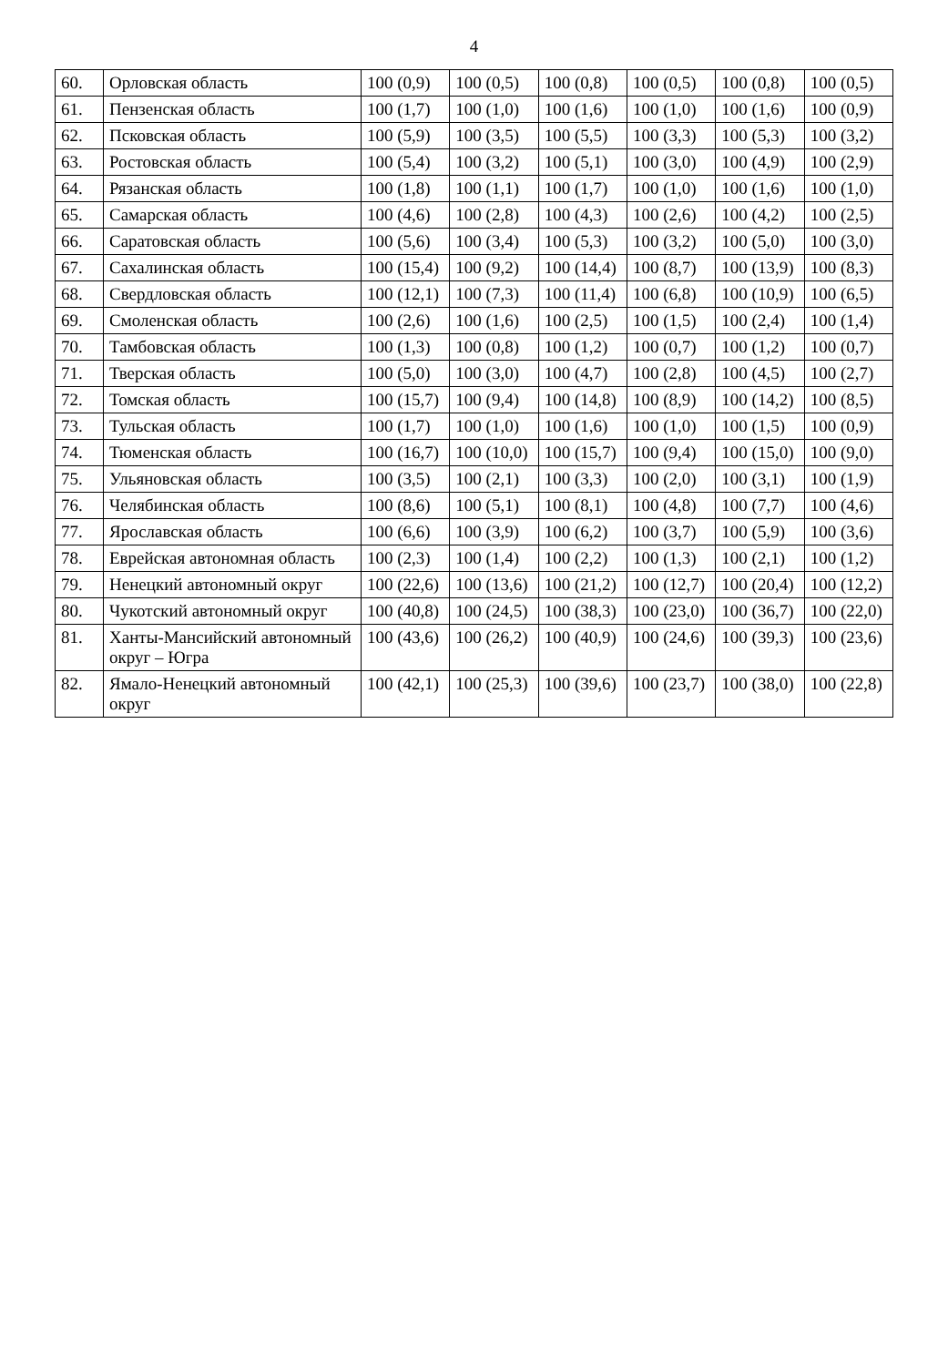4
| 60. | Орловская область | 100 (0,9) | 100 (0,5) | 100 (0,8) | 100 (0,5) | 100 (0,8) | 100 (0,5) |
| 61. | Пензенская область | 100 (1,7) | 100 (1,0) | 100 (1,6) | 100 (1,0) | 100 (1,6) | 100 (0,9) |
| 62. | Псковская область | 100 (5,9) | 100 (3,5) | 100 (5,5) | 100 (3,3) | 100 (5,3) | 100 (3,2) |
| 63. | Ростовская область | 100 (5,4) | 100 (3,2) | 100 (5,1) | 100 (3,0) | 100 (4,9) | 100 (2,9) |
| 64. | Рязанская область | 100 (1,8) | 100 (1,1) | 100 (1,7) | 100 (1,0) | 100 (1,6) | 100 (1,0) |
| 65. | Самарская область | 100 (4,6) | 100 (2,8) | 100 (4,3) | 100 (2,6) | 100 (4,2) | 100 (2,5) |
| 66. | Саратовская область | 100 (5,6) | 100 (3,4) | 100 (5,3) | 100 (3,2) | 100 (5,0) | 100 (3,0) |
| 67. | Сахалинская область | 100 (15,4) | 100 (9,2) | 100 (14,4) | 100 (8,7) | 100 (13,9) | 100 (8,3) |
| 68. | Свердловская область | 100 (12,1) | 100 (7,3) | 100 (11,4) | 100 (6,8) | 100 (10,9) | 100 (6,5) |
| 69. | Смоленская область | 100 (2,6) | 100 (1,6) | 100 (2,5) | 100 (1,5) | 100 (2,4) | 100 (1,4) |
| 70. | Тамбовская область | 100 (1,3) | 100 (0,8) | 100 (1,2) | 100 (0,7) | 100 (1,2) | 100 (0,7) |
| 71. | Тверская область | 100 (5,0) | 100 (3,0) | 100 (4,7) | 100 (2,8) | 100 (4,5) | 100 (2,7) |
| 72. | Томская область | 100 (15,7) | 100 (9,4) | 100 (14,8) | 100 (8,9) | 100 (14,2) | 100 (8,5) |
| 73. | Тульская область | 100 (1,7) | 100 (1,0) | 100 (1,6) | 100 (1,0) | 100 (1,5) | 100 (0,9) |
| 74. | Тюменская область | 100 (16,7) | 100 (10,0) | 100 (15,7) | 100 (9,4) | 100 (15,0) | 100 (9,0) |
| 75. | Ульяновская область | 100 (3,5) | 100 (2,1) | 100 (3,3) | 100 (2,0) | 100 (3,1) | 100 (1,9) |
| 76. | Челябинская область | 100 (8,6) | 100 (5,1) | 100 (8,1) | 100 (4,8) | 100 (7,7) | 100 (4,6) |
| 77. | Ярославская область | 100 (6,6) | 100 (3,9) | 100 (6,2) | 100 (3,7) | 100 (5,9) | 100 (3,6) |
| 78. | Еврейская автономная область | 100 (2,3) | 100 (1,4) | 100 (2,2) | 100 (1,3) | 100 (2,1) | 100 (1,2) |
| 79. | Ненецкий автономный округ | 100 (22,6) | 100 (13,6) | 100 (21,2) | 100 (12,7) | 100 (20,4) | 100 (12,2) |
| 80. | Чукотский автономный округ | 100 (40,8) | 100 (24,5) | 100 (38,3) | 100 (23,0) | 100 (36,7) | 100 (22,0) |
| 81. | Ханты-Мансийский автономный округ – Югра | 100 (43,6) | 100 (26,2) | 100 (40,9) | 100 (24,6) | 100 (39,3) | 100 (23,6) |
| 82. | Ямало-Ненецкий автономный округ | 100 (42,1) | 100 (25,3) | 100 (39,6) | 100 (23,7) | 100 (38,0) | 100 (22,8) |